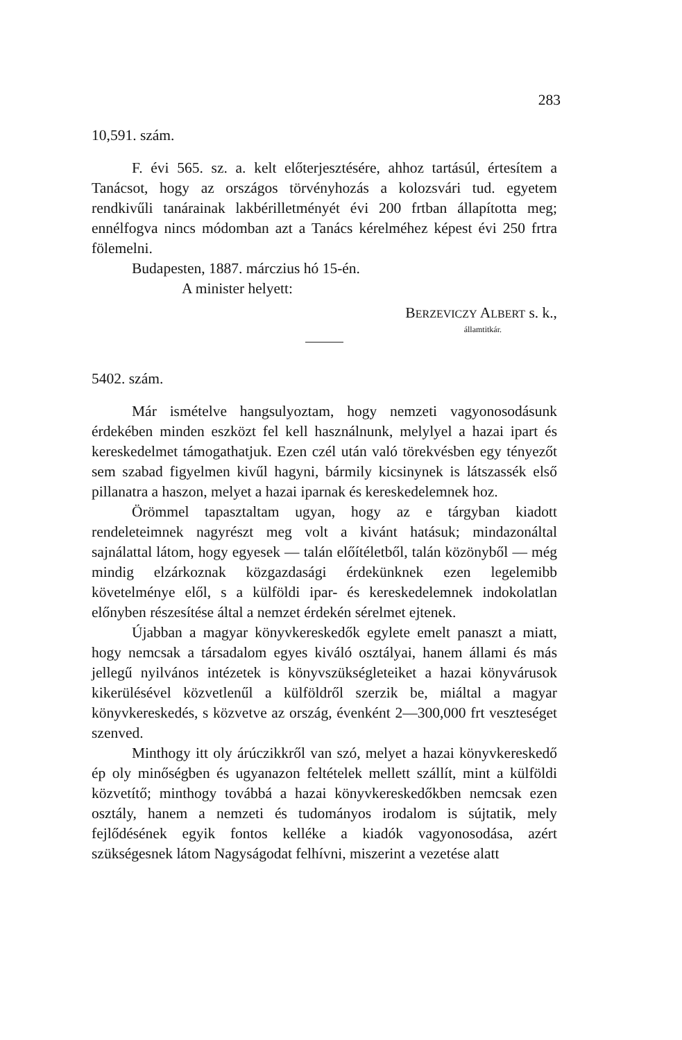283
10,591. szám.
F. évi 565. sz. a. kelt előterjesztésére, ahhoz tartásúl, értesítem a Tanácsot, hogy az országos törvényhozás a kolozsvári tud. egyetem rendkivűli tanárainak lakbérilletményét évi 200 frtban állapította meg; ennélfogva nincs módomban azt a Tanács kérelméhez képest évi 250 frtra fölemelni.
Budapesten, 1887. márczius hó 15-én.
A minister helyett:
BERZEVICZY ALBERT s. k.,
államtitkár.
5402. szám.
Már ismételve hangsulyoztam, hogy nemzeti vagyonosodásunk érdekében minden eszközt fel kell használnunk, melylyel a hazai ipart és kereskedelmet támogathatjuk. Ezen czél után való törekvésben egy tényezőt sem szabad figyelmen kivűl hagyni, bármily kicsinynek is látszassék első pillanatra a haszon, melyet a hazai iparnak és kereskedelemnek hoz.
Örömmel tapasztaltam ugyan, hogy az e tárgyban kiadott rendeleteimnek nagyrészt meg volt a kivánt hatásuk; mindazonáltal sajnálattal látom, hogy egyesek — talán előítéletből, talán közönyből — még mindig elzárkoznak közgazdasági érdekünknek ezen legelemibb követelménye elől, s a külföldi ipar- és kereskedelemnek indokolatlan előnyben részesítése által a nemzet érdekén sérelmet ejtenek.
Újabban a magyar könyvkereskedők egylete emelt panaszt a miatt, hogy nemcsak a társadalom egyes kiváló osztályai, hanem állami és más jellegű nyilvános intézetek is könyvszükségleteiket a hazai könyvárusok kikerülésével közvetlenűl a külföldről szerzik be, miáltal a magyar könyvkereskedés, s közvetve az ország, évenként 2—300,000 frt veszteséget szenved.
Minthogy itt oly árúczikkről van szó, melyet a hazai könyvkereskedő ép oly minőségben és ugyanazon feltételek mellett szállít, mint a külföldi közvetítő; minthogy továbbá a hazai könyvkereskedőkben nemcsak ezen osztály, hanem a nemzeti és tudományos irodalom is sújtatik, mely fejlődésének egyik fontos kelléke a kiadók vagyonosodása, azért szükségesnek látom Nagyságodat felhívni, miszerint a vezetése alatt